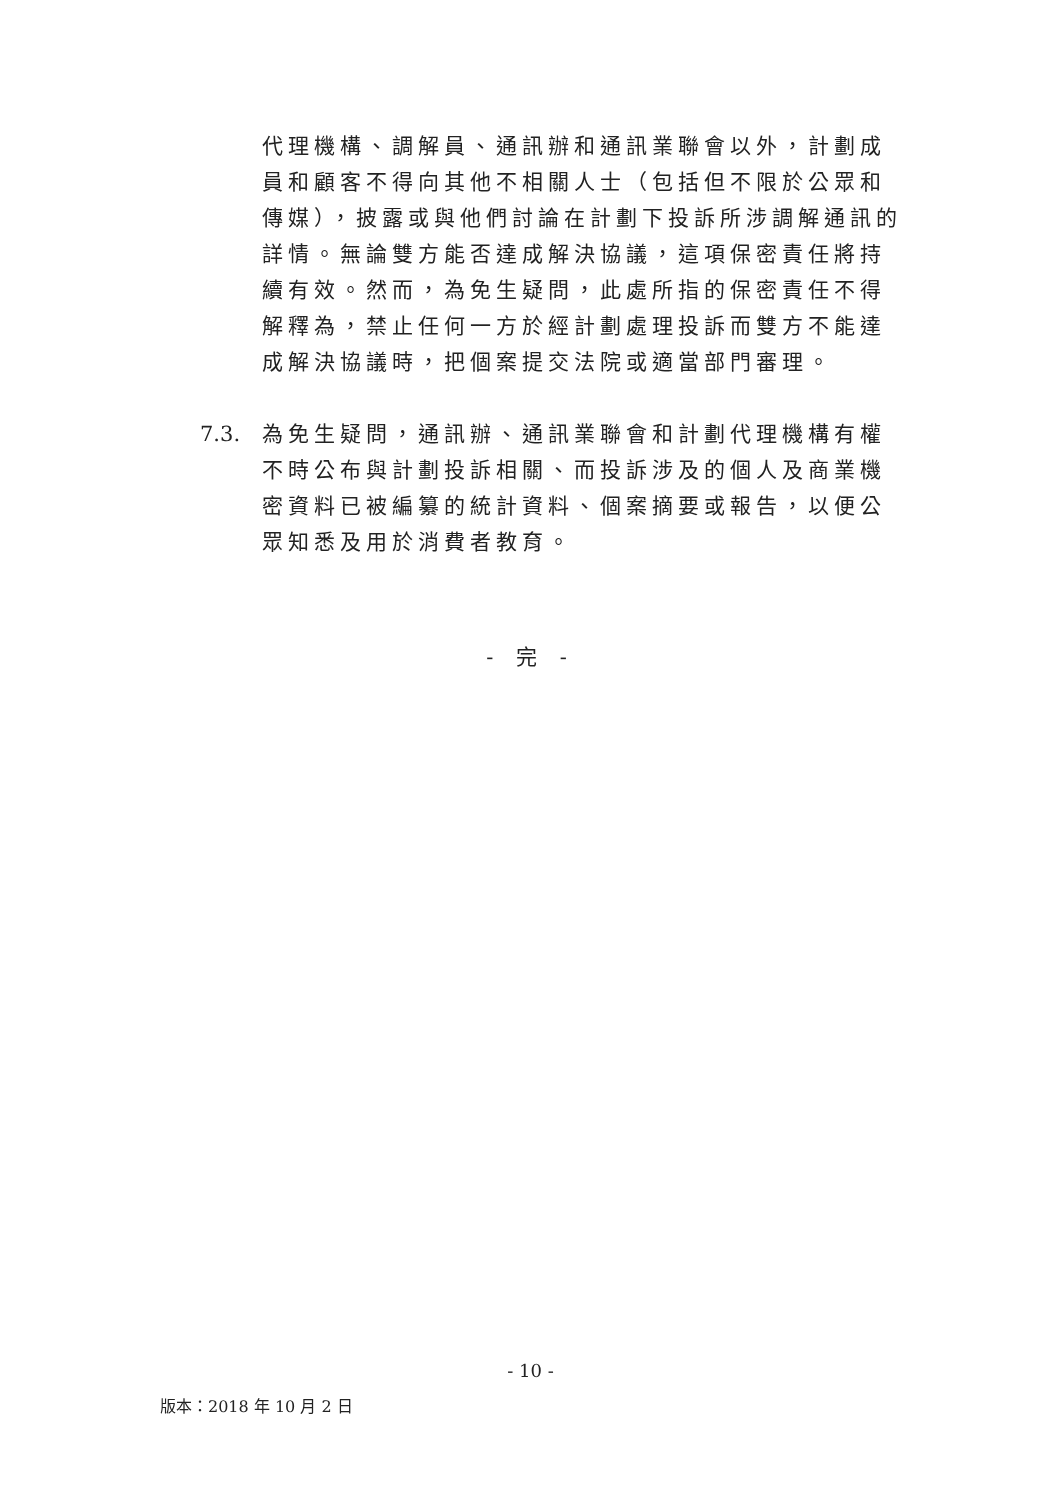代理機構、調解員、通訊辦和通訊業聯會以外，計劃成員和顧客不得向其他不相關人士（包括但不限於公眾和傳媒），披露或與他們討論在計劃下投訴所涉調解通訊的詳情。無論雙方能否達成解決協議，這項保密責任將持續有效。然而，為免生疑問，此處所指的保密責任不得解釋為，禁止任何一方於經計劃處理投訴而雙方不能達成解決協議時，把個案提交法院或適當部門審理。
7.3. 為免生疑問，通訊辦、通訊業聯會和計劃代理機構有權不時公布與計劃投訴相關、而投訴涉及的個人及商業機密資料已被編纂的統計資料、個案摘要或報告，以便公眾知悉及用於消費者教育。
- 完 -
- 10 -
版本：2018 年 10 月 2 日